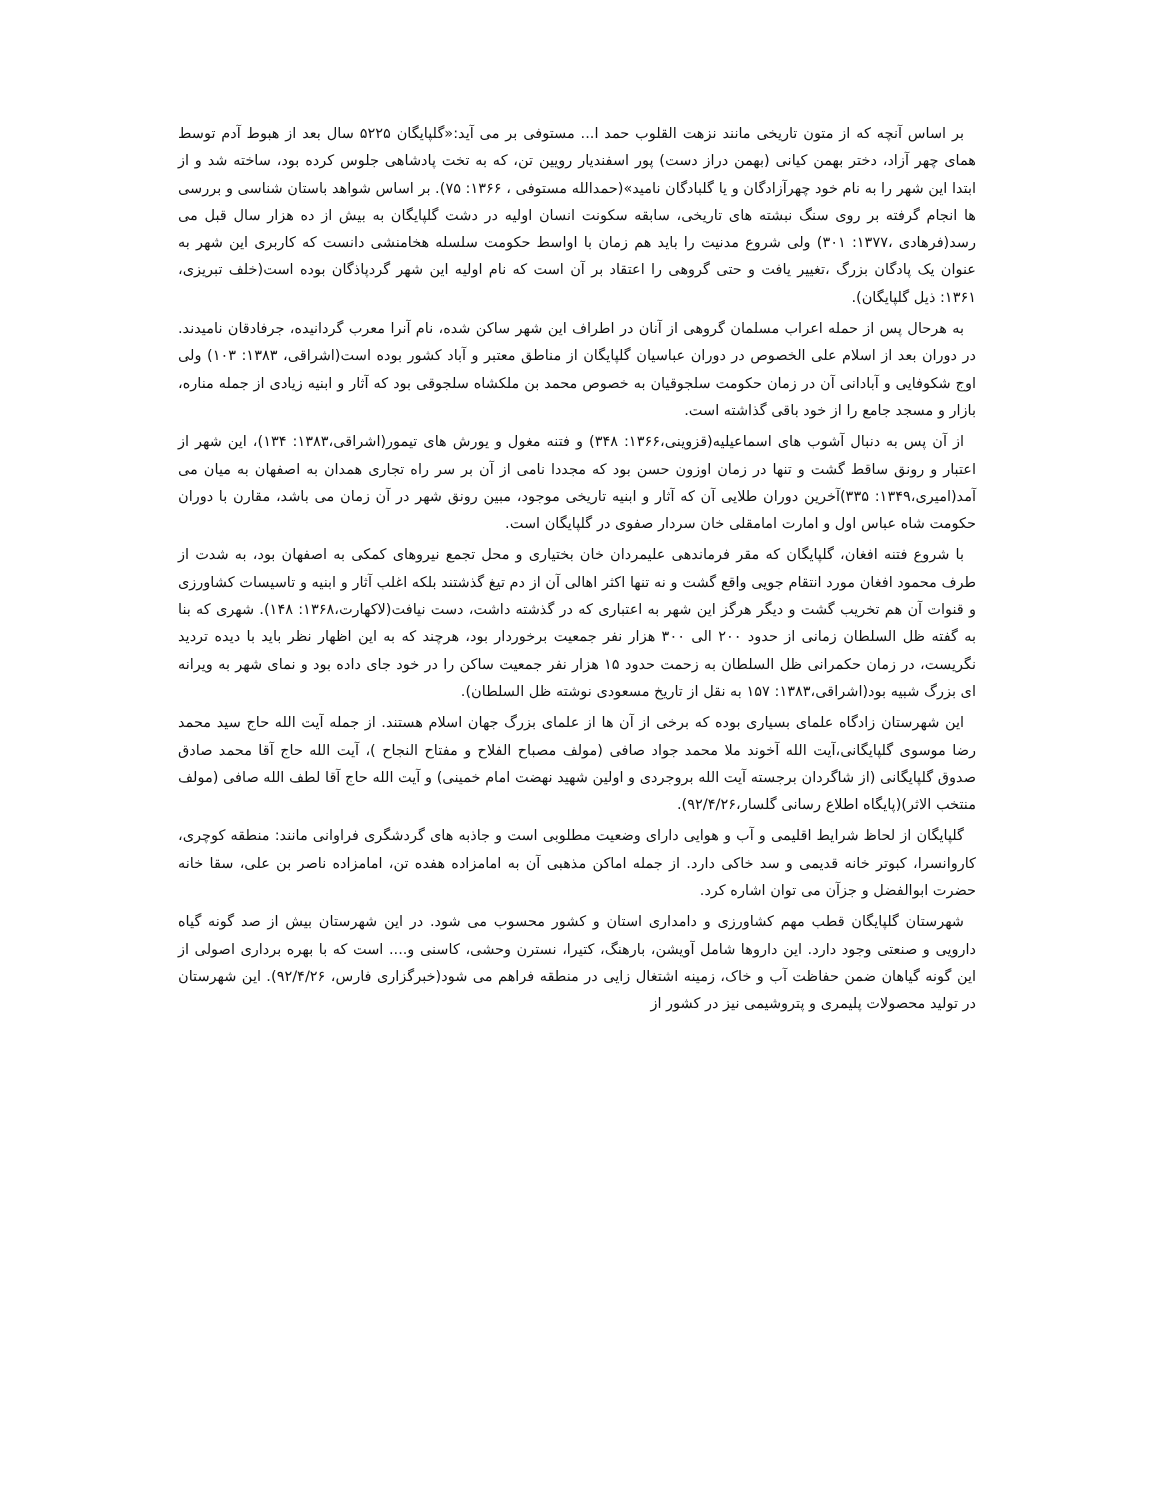بر اساس آنچه که از متون تاریخی مانند نزهت القلوب حمد ا... مستوفی بر می آید:«گلپایگان ۵۲۲۵ سال بعد از هبوط آدم توسط همای چهر آزاد، دختر بهمن کیانی (بهمن دراز دست) پور اسفندیار رویین تن، که به تخت پادشاهی جلوس کرده بود، ساخته شد و از ابتدا این شهر را به نام خود چهرآزادگان و یا گلبادگان نامید»(حمدالله مستوفی ، ۱۳۶۶: ۷۵). بر اساس شواهد باستان شناسی و بررسی ها انجام گرفته بر روی سنگ نبشته های تاریخی، سابقه سکونت انسان اولیه در دشت گلپایگان به بیش از ده هزار سال قبل می رسد(فرهادی ،۱۳۷۷: ۳۰۱) ولی شروع مدنیت را باید هم زمان با اواسط حکومت سلسله هخامنشی دانست که کاربری این شهر به عنوان یک پادگان بزرگ ،تغییر یافت و حتی گروهی را اعتقاد بر آن است که نام اولیه این شهر گردپاذگان بوده است(خلف تبریزی، ۱۳۶۱: ذیل گلپایگان).
به هرحال پس از حمله اعراب مسلمان گروهی از آنان در اطراف این شهر ساکن شده، نام آنرا معرب گردانیده، جرفادقان نامیدند. در دوران بعد از اسلام علی الخصوص در دوران عباسیان گلپایگان از مناطق معتبر و آباد کشور بوده است(اشراقی، ۱۳۸۳: ۱۰۳) ولی اوج شکوفایی و آبادانی آن در زمان حکومت سلجوقیان به خصوص محمد بن ملکشاه سلجوقی بود که آثار و ابنیه زیادی از جمله مناره، بازار و مسجد جامع را از خود باقی گذاشته است.
از آن پس به دنبال آشوب های اسماعیلیه(قزوینی،۱۳۶۶: ۳۴۸) و فتنه مغول و یورش های تیمور(اشراقی،۱۳۸۳: ۱۳۴)، این شهر از اعتبار و رونق ساقط گشت و تنها در زمان اوزون حسن بود که مجددا نامی از آن بر سر راه تجاری همدان به اصفهان به میان می آمد(امیری،۱۳۴۹: ۳۳۵)آخرین دوران طلایی آن که آثار و ابنیه تاریخی موجود، مبین رونق شهر در آن زمان می باشد، مقارن با دوران حکومت شاه عباس اول و امارت امامقلی خان سردار صفوی در گلپایگان است.
با شروع فتنه افغان، گلپایگان که مقر فرماندهی علیمردان خان بختیاری و محل تجمع نیروهای کمکی به اصفهان بود، به شدت از طرف محمود افغان مورد انتقام جویی واقع گشت و نه تنها اکثر اهالی آن از دم تیغ گذشتند بلکه اغلب آثار و ابنیه و تاسیسات کشاورزی و قنوات آن هم تخریب گشت و دیگر هرگز این شهر به اعتباری که در گذشته داشت، دست نیافت(لاکهارت،۱۳۶۸: ۱۴۸). شهری که بنا به گفته ظل السلطان زمانی از حدود ۲۰۰ الی ۳۰۰ هزار نفر جمعیت برخوردار بود، هرچند که به این اظهار نظر باید با دیده تردید نگریست، در زمان حکمرانی ظل السلطان به زحمت حدود ۱۵ هزار نفر جمعیت ساکن را در خود جای داده بود و نمای شهر به ویرانه ای بزرگ شبیه بود(اشراقی،۱۳۸۳: ۱۵۷ به نقل از تاریخ مسعودی نوشته ظل السلطان).
این شهرستان زادگاه علمای بسیاری بوده که برخی از آن ها از علمای بزرگ جهان اسلام هستند. از جمله آیت الله حاج سید محمد رضا موسوی گلپایگانی،آیت الله آخوند ملا محمد جواد صافی (مولف مصباح الفلاح و مفتاح النجاح )، آیت الله حاج آقا محمد صادق صدوق گلپایگانی (از شاگردان برجسته آیت الله بروجردی و اولین شهید نهضت امام خمینی) و آیت الله حاج آقا لطف الله صافی (مولف منتخب الاثر)(پایگاه اطلاع رسانی گلسار،۹۲/۴/۲۶).
گلپایگان از لحاظ شرایط اقلیمی و آب و هوایی دارای وضعیت مطلوبی است و جاذبه های گردشگری فراوانی مانند: منطقه کوچری، کاروانسرا، کبوتر خانه قدیمی و سد خاکی دارد. از جمله اماکن مذهبی آن به امامزاده هفده تن، امامزاده ناصر بن علی، سقا خانه حضرت ابوالفضل و جزآن می توان اشاره کرد.
شهرستان گلپایگان قطب مهم کشاورزی و دامداری استان و کشور محسوب می شود. در این شهرستان بیش از صد گونه گیاه دارویی و صنعتی وجود دارد. این داروها شامل آویشن، بارهنگ، کتیرا، نسترن وحشی، کاسنی و.... است که با بهره برداری اصولی از این گونه گیاهان ضمن حفاظت آب و خاک، زمینه اشتغال زایی در منطقه فراهم می شود(خبرگزاری فارس، ۹۲/۴/۲۶). این شهرستان در تولید محصولات پلیمری و پتروشیمی نیز در کشور از